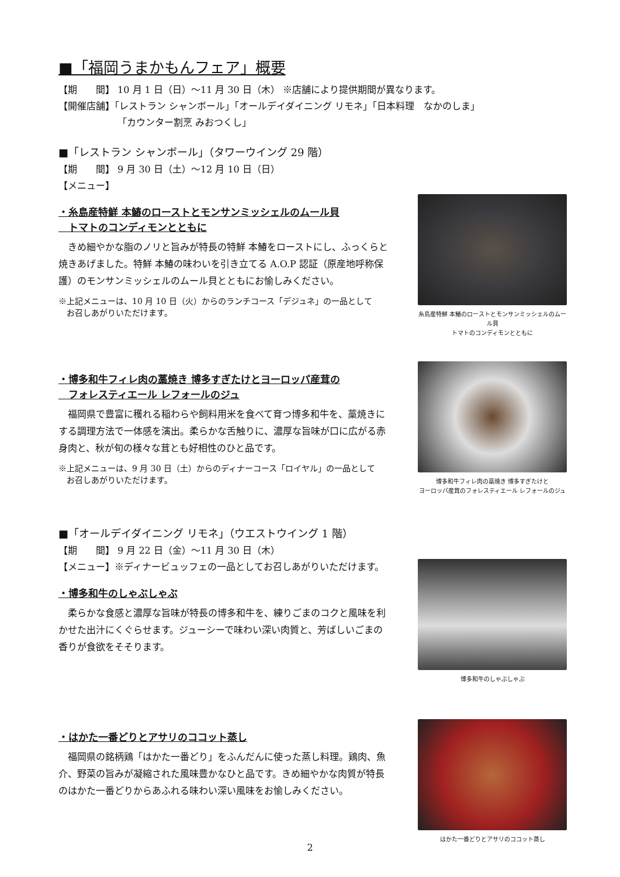■「福岡うまかもんフェア」概要
【期　　間】 10 月 1 日（日）～11 月 30 日（木） ※店舗により提供期間が異なります。
【開催店舗】「レストラン シャンボール」「オールデイダイニング リモネ」「日本料理　なかのしま」
　　　　　　 「カウンター割烹 みおつくし」
■「レストラン シャンボール」（タワーウイング 29 階）
【期　　間】 9 月 30 日（土）～12 月 10 日（日）
【メニュー】
・糸島産特鮮 本鰆のローストとモンサンミッシェルのムール貝
　トマトのコンディモンとともに
きめ細やかな脂のノリと旨みが特長の特鮮 本鰆をローストにし、ふっくらと焼きあげました。特鮮 本鰆の味わいを引き立てる A.O.P 認証（原産地呼称保護）のモンサンミッシェルのムール貝とともにお愉しみください。
※上記メニューは、10 月 10 日（火）からのランチコース「デジュネ」の一品として
　お召しあがりいただけます。
糸島産特鮮 本鰆のローストとモンサンミッシェルのムール貝
トマトのコンディモンとともに
・博多和牛フィレ肉の藁焼き 博多すぎたけとヨーロッパ産茸の
　フォレスティエール レフォールのジュ
福岡県で豊富に穫れる稲わらや飼料用米を食べて育つ博多和牛を、藁焼きにする調理方法で一体感を演出。柔らかな舌触りに、濃厚な旨味が口に広がる赤身肉と、秋が旬の様々な茸とも好相性のひと品です。
※上記メニューは、9 月 30 日（土）からのディナーコース「ロイヤル」の一品として
　お召しあがりいただけます。
博多和牛フィレ肉の藁焼き 博多すぎたけと
ヨーロッパ産茸のフォレスティエール レフォールのジュ
■「オールデイダイニング リモネ」（ウエストウイング 1 階）
【期　　間】 9 月 22 日（金）～11 月 30 日（木）
【メニュー】※ディナービュッフェの一品としてお召しあがりいただけます。
・博多和牛のしゃぶしゃぶ
柔らかな食感と濃厚な旨味が特長の博多和牛を、練りごまのコクと風味を利かせた出汁にくぐらせます。ジューシーで味わい深い肉質と、芳ばしいごまの香りが食欲をそそります。
博多和牛のしゃぶしゃぶ
・はかた一番どりとアサリのココット蒸し
福岡県の銘柄鶏「はかた一番どり」をふんだんに使った蒸し料理。鶏肉、魚介、野菜の旨みが凝縮された風味豊かなひと品です。きめ細やかな肉質が特長のはかた一番どりからあふれる味わい深い風味をお愉しみください。
はかた一番どりとアサリのココット蒸し
2